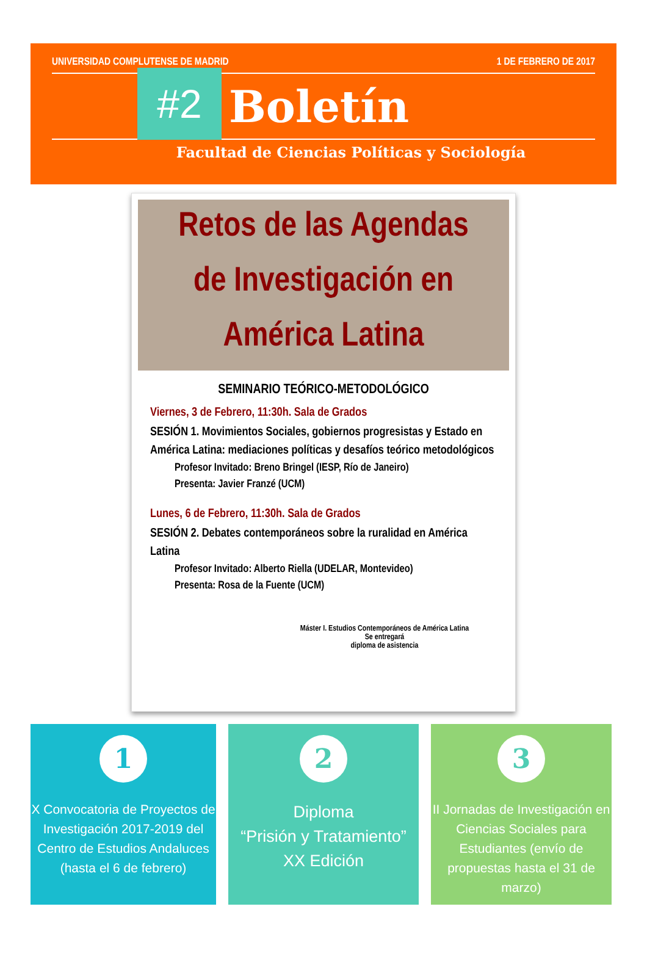UNIVERSIDAD COMPLUTENSE DE MADRID 1 DE FEBRERO DE 2017
#2
Boletín
Facultad de Ciencias Políticas y Sociología
Retos de las Agendas
de Investigación en
América Latina
SEMINARIO TEÓRICO-METODOLÓGICO
Viernes, 3 de Febrero, 11:30h. Sala de Grados
SESIÓN 1. Movimientos Sociales, gobiernos progresistas y Estado en América Latina: mediaciones políticas y desafíos teórico metodológicos
Profesor Invitado: Breno Bringel (IESP, Río de Janeiro)
Presenta: Javier Franzé (UCM)
Lunes, 6 de Febrero, 11:30h. Sala de Grados
SESIÓN 2. Debates contemporáneos sobre la ruralidad en América Latina
Profesor Invitado: Alberto Riella (UDELAR, Montevideo)
Presenta: Rosa de la Fuente (UCM)
Máster I. Estudios Contemporáneos de América Latina
Se entregará
diploma de asistencia
1
X Convocatoria de Proyectos de Investigación 2017-2019 del Centro de Estudios Andaluces (hasta el 6 de febrero)
2
Diploma
“Prisión y Tratamiento”
XX Edición
3
II Jornadas de Investigación en Ciencias Sociales para Estudiantes (envío de propuestas hasta el 31 de marzo)